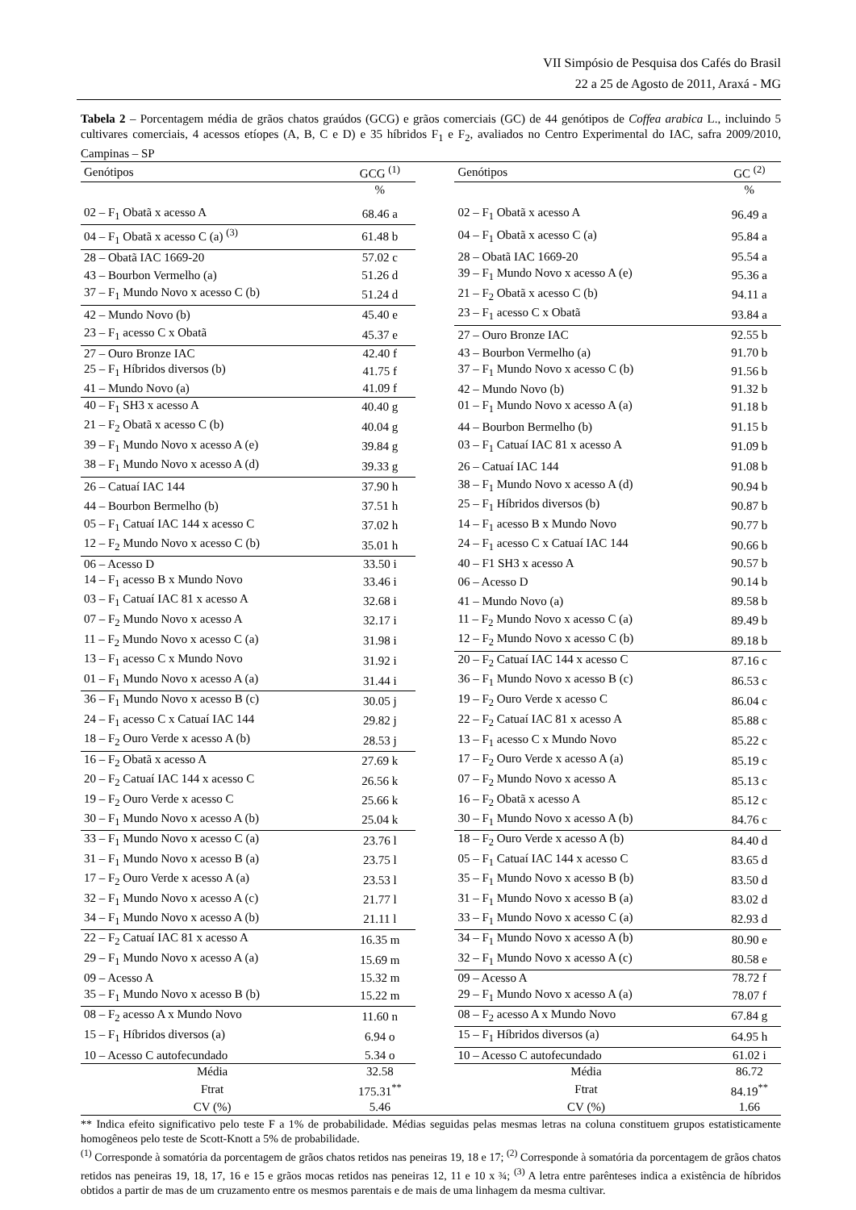VII Simpósio de Pesquisa dos Cafés do Brasil
22 a 25 de Agosto de 2011, Araxá - MG
Tabela 2 – Porcentagem média de grãos chatos graúdos (GCG) e grãos comerciais (GC) de 44 genótipos de Coffea arabica L., incluindo 5 cultivares comerciais, 4 acessos etíopes (A, B, C e D) e 35 híbridos F<sub>1</sub> e F<sub>2</sub>, avaliados no Centro Experimental do IAC, safra 2009/2010, Campinas – SP
| Genótipos | GCG <sup>(1)</sup> | | Genótipos | GC <sup>(2)</sup> |
| --- | --- | --- | --- | --- |
| | % | | | % |
| 02 – F<sub>1</sub> Obatã x acesso A | 68.46 a | | 02 – F<sub>1</sub> Obatã x acesso A | 96.49 a |
| 04 – F<sub>1</sub> Obatã x acesso C (a) <sup>(3)</sup> | 61.48 b | | 04 – F<sub>1</sub> Obatã x acesso C (a) | 95.84 a |
| 28 – Obatã IAC 1669-20 | 57.02 c | | 28 – Obatã IAC 1669-20 | 95.54 a |
| 43 – Bourbon Vermelho (a) | 51.26 d | | 39 – F<sub>1</sub> Mundo Novo x acesso A (e) | 95.36 a |
| 37 – F<sub>1</sub> Mundo Novo x acesso C (b) | 51.24 d | | 21 – F<sub>2</sub> Obatã x acesso C (b) | 94.11 a |
| 42 – Mundo Novo (b) | 45.40 e | | 23 – F<sub>1</sub> acesso C x Obatã | 93.84 a |
| 23 – F<sub>1</sub> acesso C x Obatã | 45.37 e | | 27 – Ouro Bronze IAC | 92.55 b |
| 27 – Ouro Bronze IAC | 42.40 f | | 43 – Bourbon Vermelho (a) | 91.70 b |
| 25 – F<sub>1</sub> Híbridos diversos (b) | 41.75 f | | 37 – F<sub>1</sub> Mundo Novo x acesso C (b) | 91.56 b |
| 41 – Mundo Novo (a) | 41.09 f | | 42 – Mundo Novo (b) | 91.32 b |
| 40 – F<sub>1</sub> SH3 x acesso A | 40.40 g | | 01 – F<sub>1</sub> Mundo Novo x acesso A (a) | 91.18 b |
| 21 – F<sub>2</sub> Obatã x acesso C (b) | 40.04 g | | 44 – Bourbon Bermelho (b) | 91.15 b |
| 39 – F<sub>1</sub> Mundo Novo x acesso A (e) | 39.84 g | | 03 – F<sub>1</sub> Catuaí IAC 81 x acesso A | 91.09 b |
| 38 – F<sub>1</sub> Mundo Novo x acesso A (d) | 39.33 g | | 26 – Catuaí IAC 144 | 91.08 b |
| 26 – Catuaí IAC 144 | 37.90 h | | 38 – F<sub>1</sub> Mundo Novo x acesso A (d) | 90.94 b |
| 44 – Bourbon Bermelho (b) | 37.51 h | | 25 – F<sub>1</sub> Híbridos diversos (b) | 90.87 b |
| 05 – F<sub>1</sub> Catuaí IAC 144 x acesso C | 37.02 h | | 14 – F<sub>1</sub> acesso B x Mundo Novo | 90.77 b |
| 12 – F<sub>2</sub> Mundo Novo x acesso C (b) | 35.01 h | | 24 – F<sub>1</sub> acesso C x Catuaí IAC 144 | 90.66 b |
| 06 – Acesso D | 33.50 i | | 40 – F1 SH3 x acesso A | 90.57 b |
| 14 – F<sub>1</sub> acesso B x Mundo Novo | 33.46 i | | 06 – Acesso D | 90.14 b |
| 03 – F<sub>1</sub> Catuaí IAC 81 x acesso A | 32.68 i | | 41 – Mundo Novo (a) | 89.58 b |
| 07 – F<sub>2</sub> Mundo Novo x acesso A | 32.17 i | | 11 – F<sub>2</sub> Mundo Novo x acesso C (a) | 89.49 b |
| 11 – F<sub>2</sub> Mundo Novo x acesso C (a) | 31.98 i | | 12 – F<sub>2</sub> Mundo Novo x acesso C (b) | 89.18 b |
| 13 – F<sub>1</sub> acesso C x Mundo Novo | 31.92 i | | 20 – F<sub>2</sub> Catuaí IAC 144 x acesso C | 87.16 c |
| 01 – F<sub>1</sub> Mundo Novo x acesso A (a) | 31.44 i | | 36 – F<sub>1</sub> Mundo Novo x acesso B (c) | 86.53 c |
| 36 – F<sub>1</sub> Mundo Novo x acesso B (c) | 30.05 j | | 19 – F<sub>2</sub> Ouro Verde x acesso C | 86.04 c |
| 24 – F<sub>1</sub> acesso C x Catuaí IAC 144 | 29.82 j | | 22 – F<sub>2</sub> Catuaí IAC 81 x acesso A | 85.88 c |
| 18 – F<sub>2</sub> Ouro Verde x acesso A (b) | 28.53 j | | 13 – F<sub>1</sub> acesso C x Mundo Novo | 85.22 c |
| 16 – F<sub>2</sub> Obatã x acesso A | 27.69 k | | 17 – F<sub>2</sub> Ouro Verde x acesso A (a) | 85.19 c |
| 20 – F<sub>2</sub> Catuaí IAC 144 x acesso C | 26.56 k | | 07 – F<sub>2</sub> Mundo Novo x acesso A | 85.13 c |
| 19 – F<sub>2</sub> Ouro Verde x acesso C | 25.66 k | | 16 – F<sub>2</sub> Obatã x acesso A | 85.12 c |
| 30 – F<sub>1</sub> Mundo Novo x acesso A (b) | 25.04 k | | 30 – F<sub>1</sub> Mundo Novo x acesso A (b) | 84.76 c |
| 33 – F<sub>1</sub> Mundo Novo x acesso C (a) | 23.76 l | | 18 – F<sub>2</sub> Ouro Verde x acesso A (b) | 84.40 d |
| 31 – F<sub>1</sub> Mundo Novo x acesso B (a) | 23.75 l | | 05 – F<sub>1</sub> Catuaí IAC 144 x acesso C | 83.65 d |
| 17 – F<sub>2</sub> Ouro Verde x acesso A (a) | 23.53 l | | 35 – F<sub>1</sub> Mundo Novo x acesso B (b) | 83.50 d |
| 32 – F<sub>1</sub> Mundo Novo x acesso A (c) | 21.77 l | | 31 – F<sub>1</sub> Mundo Novo x acesso B (a) | 83.02 d |
| 34 – F<sub>1</sub> Mundo Novo x acesso A (b) | 21.11 l | | 33 – F<sub>1</sub> Mundo Novo x acesso C (a) | 82.93 d |
| 22 – F<sub>2</sub> Catuaí IAC 81 x acesso A | 16.35 m | | 34 – F<sub>1</sub> Mundo Novo x acesso A (b) | 80.90 e |
| 29 – F<sub>1</sub> Mundo Novo x acesso A (a) | 15.69 m | | 32 – F<sub>1</sub> Mundo Novo x acesso A (c) | 80.58 e |
| 09 – Acesso A | 15.32 m | | 09 – Acesso A | 78.72 f |
| 35 – F<sub>1</sub> Mundo Novo x acesso B (b) | 15.22 m | | 29 – F<sub>1</sub> Mundo Novo x acesso A (a) | 78.07 f |
| 08 – F<sub>2</sub> acesso A x Mundo Novo | 11.60 n | | 08 – F<sub>2</sub> acesso A x Mundo Novo | 67.84 g |
| 15 – F<sub>1</sub> Híbridos diversos (a) | 6.94 o | | 15 – F<sub>1</sub> Híbridos diversos (a) | 64.95 h |
| 10 – Acesso C autofecundado | 5.34 o | | 10 – Acesso C autofecundado | 61.02 i |
| Média | 32.58 | | Média | 86.72 |
| Ftrat | 175.31<sup>**</sup> | | Ftrat | 84.19<sup>**</sup> |
| CV (%) | 5.46 | | CV (%) | 1.66 |
** Indica efeito significativo pelo teste F a 1% de probabilidade. Médias seguidas pelas mesmas letras na coluna constituem grupos estatisticamente homogêneos pelo teste de Scott-Knott a 5% de probabilidade.
<sup>(1)</sup> Corresponde à somatória da porcentagem de grãos chatos retidos nas peneiras 19, 18 e 17; <sup>(2)</sup> Corresponde à somatória da porcentagem de grãos chatos retidos nas peneiras 19, 18, 17, 16 e 15 e grãos mocas retidos nas peneiras 12, 11 e 10 x ¾; <sup>(3)</sup> A letra entre parênteses indica a existência de híbridos obtidos a partir de mas de um cruzamento entre os mesmos parentais e de mais de uma linhagem da mesma cultivar.